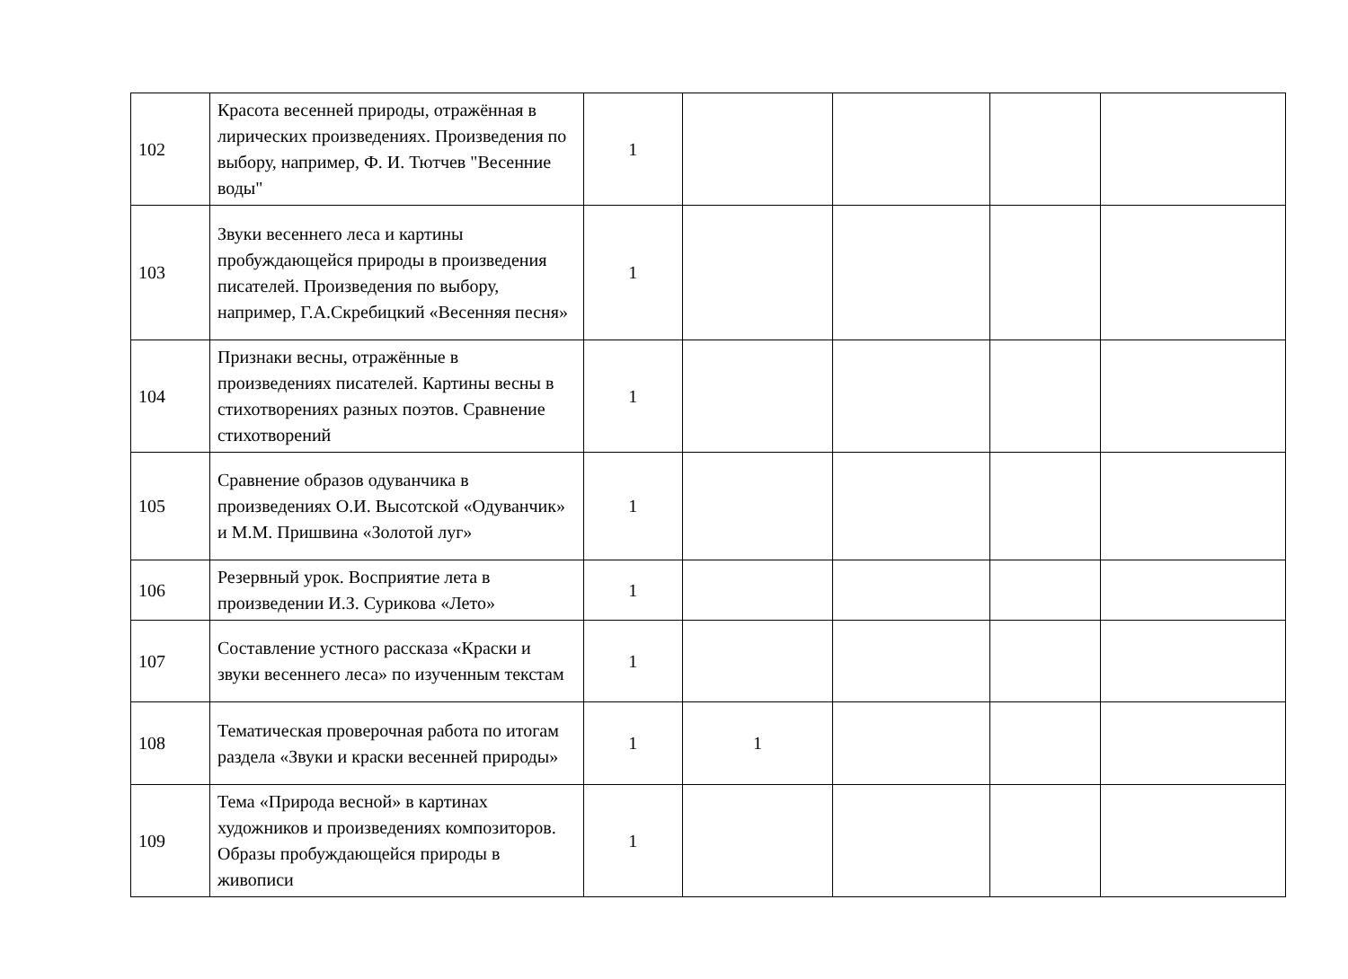| 102 | Красота весенней природы, отражённая в лирических произведениях. Произведения по выбору, например, Ф. И. Тютчев "Весенние воды" | 1 | | | | |
| 103 | Звуки весеннего леса и картины пробуждающейся природы в произведения писателей. Произведения по выбору, например, Г.А.Скребицкий «Весенняя песня» | 1 | | | | |
| 104 | Признаки весны, отражённые в произведениях писателей. Картины весны в стихотворениях разных поэтов. Сравнение стихотворений | 1 | | | | |
| 105 | Сравнение образов одуванчика в произведениях О.И. Высотской «Одуванчик» и М.М. Пришвина «Золотой луг» | 1 | | | | |
| 106 | Резервный урок. Восприятие лета в произведении И.З. Сурикова «Лето» | 1 | | | | |
| 107 | Составление устного рассказа «Краски и звуки весеннего леса» по изученным текстам | 1 | | | | |
| 108 | Тематическая проверочная работа по итогам раздела «Звуки и краски весенней природы» | 1 | 1 | | | |
| 109 | Тема «Природа весной» в картинах художников и произведениях композиторов. Образы пробуждающейся природы в живописи | 1 | | | | |